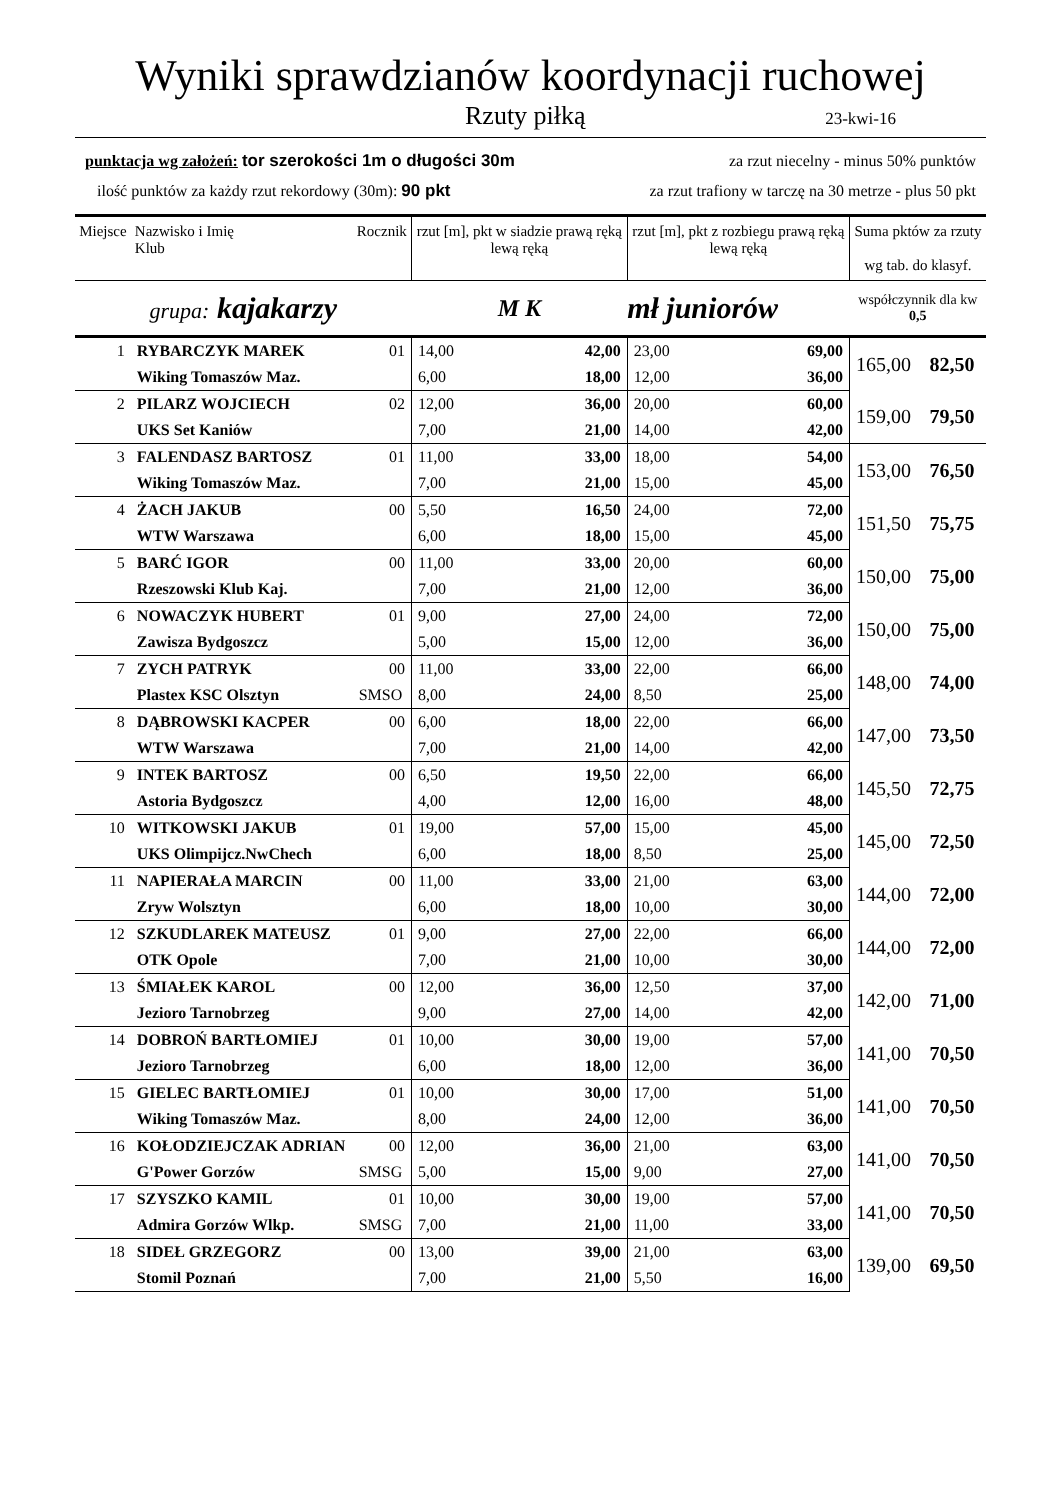Wyniki sprawdzianów koordynacji ruchowej
Rzuty piłką 23-kwi-16
punktacja wg założeń: tor szerokości 1m o długości 30m za rzut niecelny - minus 50% punktów
ilość punktów za każdy rzut rekordowy (30m): 90 pkt za rzut trafiony w tarczę na 30 metrze - plus 50 pkt
| Miejsce | Nazwisko i Imię Klub | Rocznik | rzut [m], pkt w siadzie prawą ręką lewą ręką | | rzut [m], pkt z rozbiegu prawą ręką lewą ręką | | Suma pktów za rzuty wg tab. do klasyf. | |
| --- | --- | --- | --- | --- | --- | --- | --- | --- |
| grupa: kajakarzy | | | M K | | mł juniorów | | współczynnik dla kw 0,5 | |
| 1 | RYBARCZYK MAREK | 01 | 14,00 | 42,00 | 23,00 | 69,00 | 165,00 | 82,50 |
| | Wiking Tomaszów Maz. | | 6,00 | 18,00 | 12,00 | 36,00 | | |
| 2 | PILARZ WOJCIECH | 02 | 12,00 | 36,00 | 20,00 | 60,00 | 159,00 | 79,50 |
| | UKS Set Kaniów | | 7,00 | 21,00 | 14,00 | 42,00 | | |
| 3 | FALENDASZ BARTOSZ | 01 | 11,00 | 33,00 | 18,00 | 54,00 | 153,00 | 76,50 |
| | Wiking Tomaszów Maz. | | 7,00 | 21,00 | 15,00 | 45,00 | | |
| 4 | ŻACH JAKUB | 00 | 5,50 | 16,50 | 24,00 | 72,00 | 151,50 | 75,75 |
| | WTW Warszawa | | 6,00 | 18,00 | 15,00 | 45,00 | | |
| 5 | BARĆ IGOR | 00 | 11,00 | 33,00 | 20,00 | 60,00 | 150,00 | 75,00 |
| | Rzeszowski Klub Kaj. | | 7,00 | 21,00 | 12,00 | 36,00 | | |
| 6 | NOWACZYK HUBERT | 01 | 9,00 | 27,00 | 24,00 | 72,00 | 150,00 | 75,00 |
| | Zawisza Bydgoszcz | | 5,00 | 15,00 | 12,00 | 36,00 | | |
| 7 | ZYCH PATRYK | 00 | 11,00 | 33,00 | 22,00 | 66,00 | 148,00 | 74,00 |
| | Plastex KSC Olsztyn | SMSO | 8,00 | 24,00 | 8,50 | 25,00 | | |
| 8 | DĄBROWSKI KACPER | 00 | 6,00 | 18,00 | 22,00 | 66,00 | 147,00 | 73,50 |
| | WTW Warszawa | | 7,00 | 21,00 | 14,00 | 42,00 | | |
| 9 | INTEK BARTOSZ | 00 | 6,50 | 19,50 | 22,00 | 66,00 | 145,50 | 72,75 |
| | Astoria Bydgoszcz | | 4,00 | 12,00 | 16,00 | 48,00 | | |
| 10 | WITKOWSKI JAKUB | 01 | 19,00 | 57,00 | 15,00 | 45,00 | 145,00 | 72,50 |
| | UKS Olimpijcz.NwChech | | 6,00 | 18,00 | 8,50 | 25,00 | | |
| 11 | NAPIERAŁA MARCIN | 00 | 11,00 | 33,00 | 21,00 | 63,00 | 144,00 | 72,00 |
| | Zryw Wolsztyn | | 6,00 | 18,00 | 10,00 | 30,00 | | |
| 12 | SZKUDLAREK MATEUSZ | 01 | 9,00 | 27,00 | 22,00 | 66,00 | 144,00 | 72,00 |
| | OTK Opole | | 7,00 | 21,00 | 10,00 | 30,00 | | |
| 13 | ŚMIAŁEK KAROL | 00 | 12,00 | 36,00 | 12,50 | 37,00 | 142,00 | 71,00 |
| | Jezioro Tarnobrzeg | | 9,00 | 27,00 | 14,00 | 42,00 | | |
| 14 | DOBROŃ BARTŁOMIEJ | 01 | 10,00 | 30,00 | 19,00 | 57,00 | 141,00 | 70,50 |
| | Jezioro Tarnobrzeg | | 6,00 | 18,00 | 12,00 | 36,00 | | |
| 15 | GIELEC BARTŁOMIEJ | 01 | 10,00 | 30,00 | 17,00 | 51,00 | 141,00 | 70,50 |
| | Wiking Tomaszów Maz. | | 8,00 | 24,00 | 12,00 | 36,00 | | |
| 16 | KOŁODZIEJCZAK ADRIAN | 00 | 12,00 | 36,00 | 21,00 | 63,00 | 141,00 | 70,50 |
| | G'Power Gorzów | SMSG | 5,00 | 15,00 | 9,00 | 27,00 | | |
| 17 | SZYSZKO KAMIL | 01 | 10,00 | 30,00 | 19,00 | 57,00 | 141,00 | 70,50 |
| | Admira Gorzów Wlkp. | SMSG | 7,00 | 21,00 | 11,00 | 33,00 | | |
| 18 | SIDEŁ GRZEGORZ | 00 | 13,00 | 39,00 | 21,00 | 63,00 | 139,00 | 69,50 |
| | Stomil Poznań | | 7,00 | 21,00 | 5,50 | 16,00 | | |